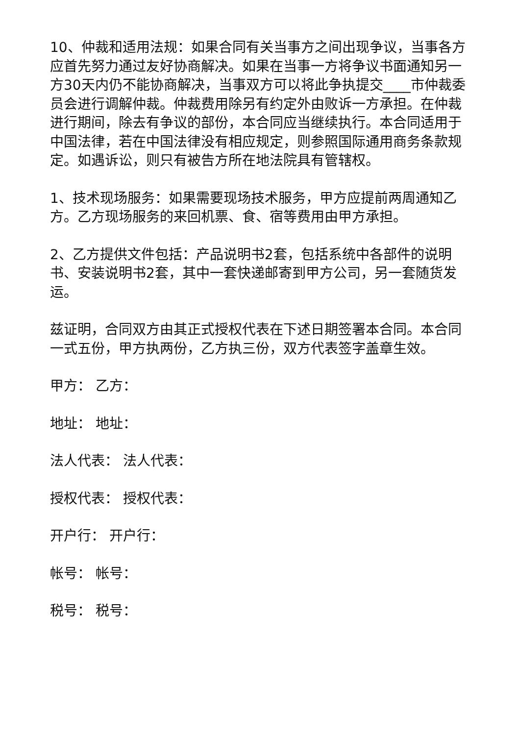10、仲裁和适用法规：如果合同有关当事方之间出现争议，当事各方应首先努力通过友好协商解决。如果在当事一方将争议书面通知另一方30天内仍不能协商解决，当事双方可以将此争执提交____市仲裁委员会进行调解仲裁。仲裁费用除另有约定外由败诉一方承担。在仲裁进行期间，除去有争议的部份，本合同应当继续执行。本合同适用于中国法律，若在中国法律没有相应规定，则参照国际通用商务条款规定。如遇诉讼，则只有被告方所在地法院具有管辖权。
1、技术现场服务：如果需要现场技术服务，甲方应提前两周通知乙方。乙方现场服务的来回机票、食、宿等费用由甲方承担。
2、乙方提供文件包括：产品说明书2套，包括系统中各部件的说明书、安装说明书2套，其中一套快递邮寄到甲方公司，另一套随货发运。
兹证明，合同双方由其正式授权代表在下述日期签署本合同。本合同一式五份，甲方执两份，乙方执三份，双方代表签字盖章生效。
甲方： 乙方：
地址： 地址：
法人代表： 法人代表：
授权代表： 授权代表：
开户行： 开户行：
帐号： 帐号：
税号： 税号：